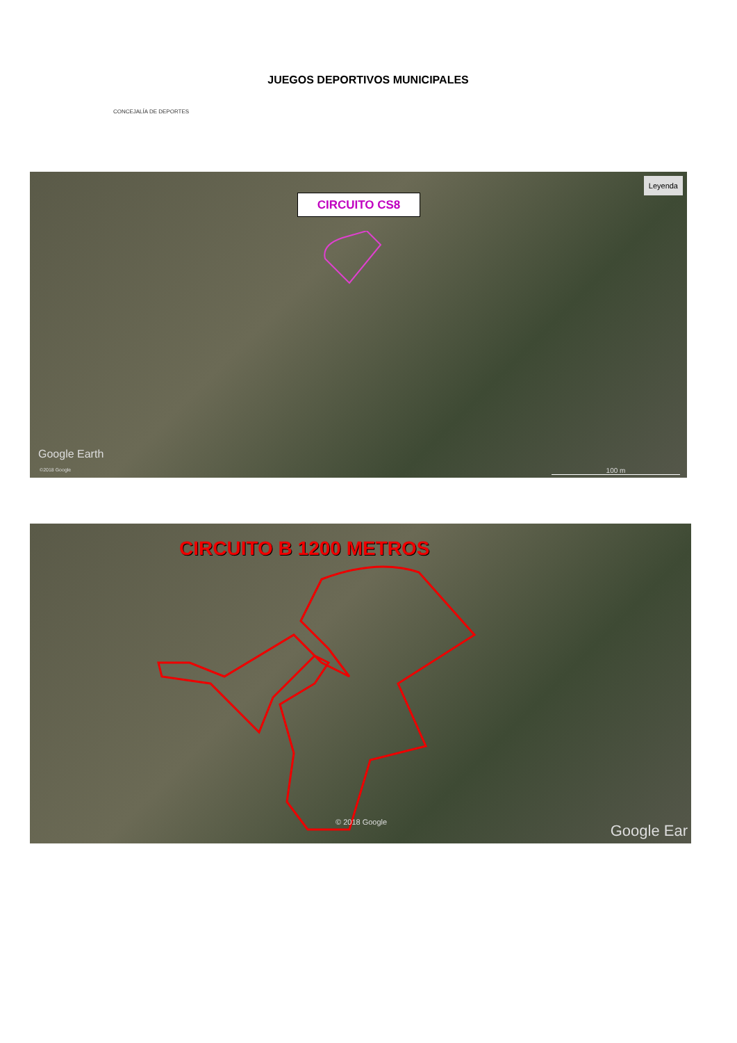CONCEJALÍA DE DEPORTES
JUEGOS DEPORTIVOS MUNICIPALES
CIRCUITO CS8
Leyenda
Google Earth
©2018 Google 100 m
CIRCUITO B 1200 METROS
© 2018 Google
Google Ear